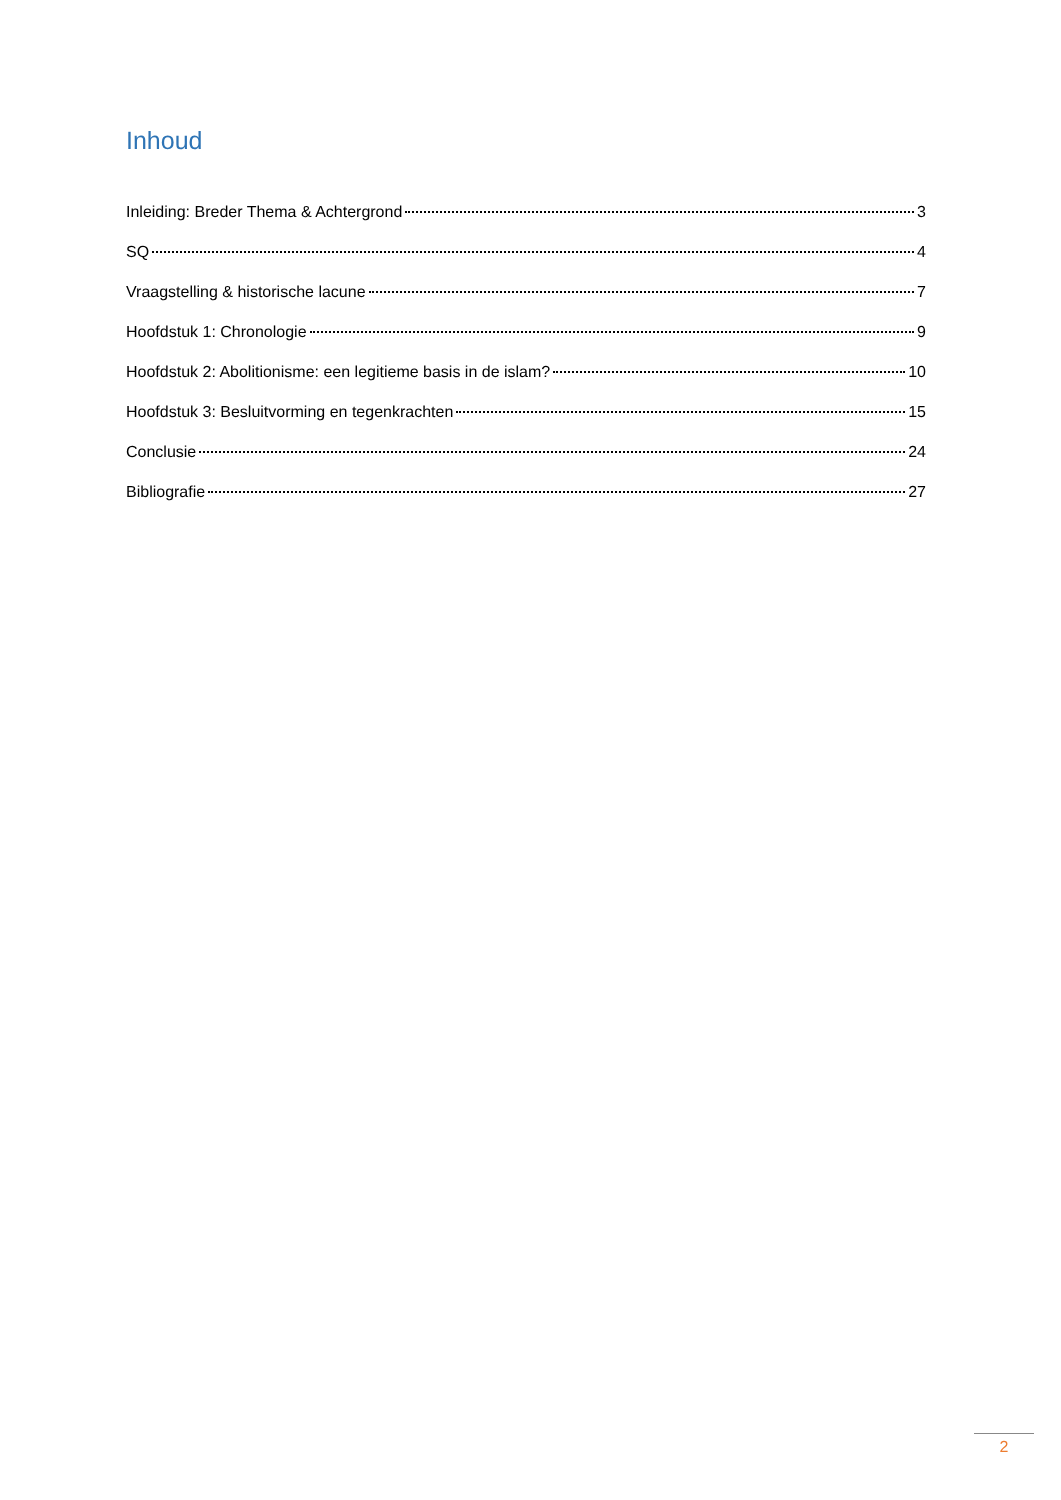Inhoud
Inleiding: Breder Thema & Achtergrond 3
SQ 4
Vraagstelling & historische lacune 7
Hoofdstuk 1: Chronologie 9
Hoofdstuk 2: Abolitionisme: een legitieme basis in de islam? 10
Hoofdstuk 3: Besluitvorming en tegenkrachten 15
Conclusie 24
Bibliografie 27
2